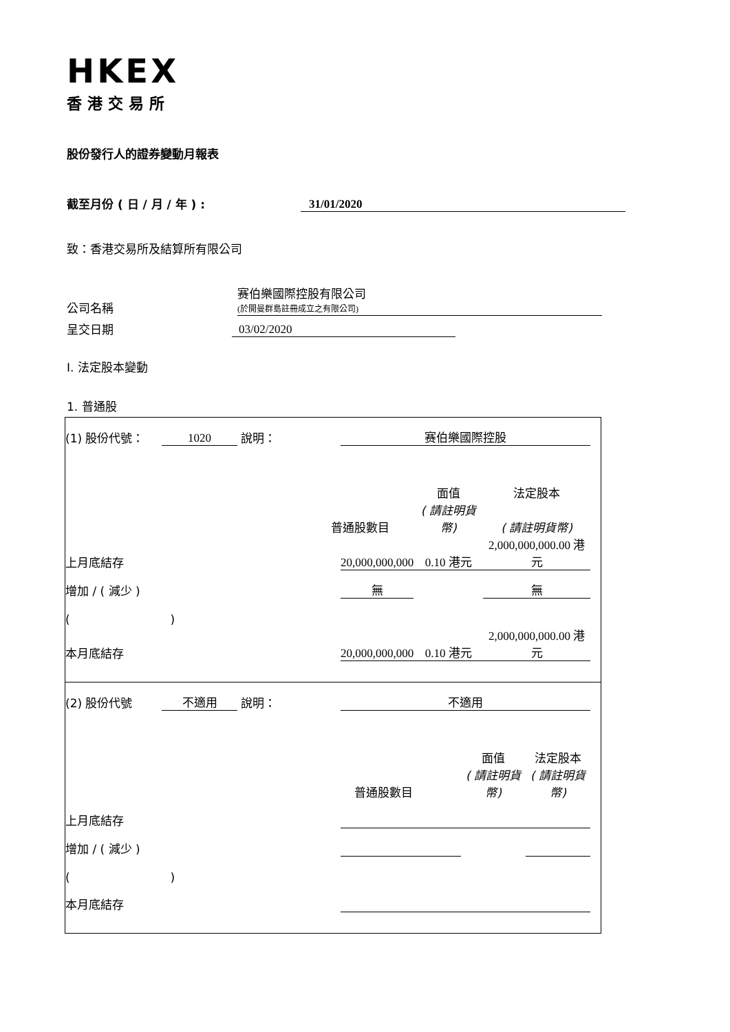HKEX
香港交易所
股份發行人的證券變動月報表
截至月份 ( 日 / 月 / 年 ) :
31/01/2020
致：香港交易所及結算所有限公司
公司名稱
赛伯樂國際控股有限公司
(於開曼群島註冊成立之有限公司)
呈交日期
03/02/2020
I. 法定股本變動
1. 普通股
| / (1) 股份代號： / 1020 / 說明： / 赛伯樂國際控股 / / / / / / / / / 面值 / 法定股本 / / / / / 普通股數目 / / ( 請註明貨幣) / ( 請註明貨幣) / / / 上月底結存 / / / 20,000,000,000 / 0.10 港元 / 2,000,000,000.00 港元 / / / 增加 / ( 減少 ) / / / 無 / / 無 / / / ( ) / / / / / / / / 本月底結存 / / / 20,000,000,000 / 0.10 港元 / 2,000,000,000.00 港元 / / |
| / (2) 股份代號 / 不適用 / 說明： / 不適用 / / / / / / / / / 面值 / 法定股本 / / / / / 普通股數目 / / ( 請註明貨幣) / ( 請註明貨幣) / / / 上月底結存 / / / / / / / / 增加 / ( 減少 ) / / / / / / / / ( ) / / / / / / / / 本月底結存 / / / / / / / |